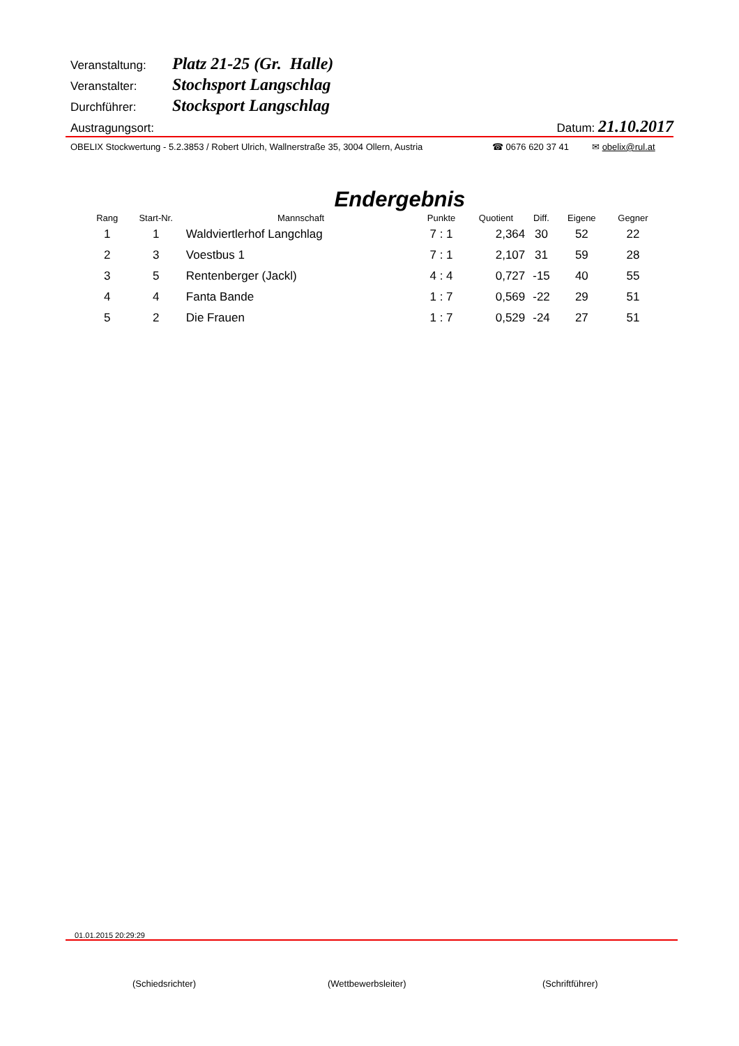Veranstaltung: Platz 21-25 (Gr. Halle)
Veranstalter: Stochsport Langschlag
Durchführer: Stocksport Langschlag
Austragungsort: Datum: 21.10.2017
OBELIX Stockwertung - 5.2.3853 / Robert Ulrich, Wallnerstraße 35, 3004 Ollern, Austria ☎ 0676 620 37 41 ✉ obelix@rul.at
Endergebnis
| Rang | Start-Nr. | Mannschaft | Punkte | Quotient | Diff. | Eigene | Gegner |
| --- | --- | --- | --- | --- | --- | --- | --- |
| 1 | 1 | Waldviertlerhof Langchlag | 7 : 1 | 2,364 | 30 | 52 | 22 |
| 2 | 3 | Voestbus 1 | 7 : 1 | 2,107 | 31 | 59 | 28 |
| 3 | 5 | Rentenberger (Jackl) | 4 : 4 | 0,727 | -15 | 40 | 55 |
| 4 | 4 | Fanta Bande | 1 : 7 | 0,569 | -22 | 29 | 51 |
| 5 | 2 | Die Frauen | 1 : 7 | 0,529 | -24 | 27 | 51 |
01.01.2015 20:29:29
(Schiedsrichter) (Wettbewerbsleiter) (Schriftführer)